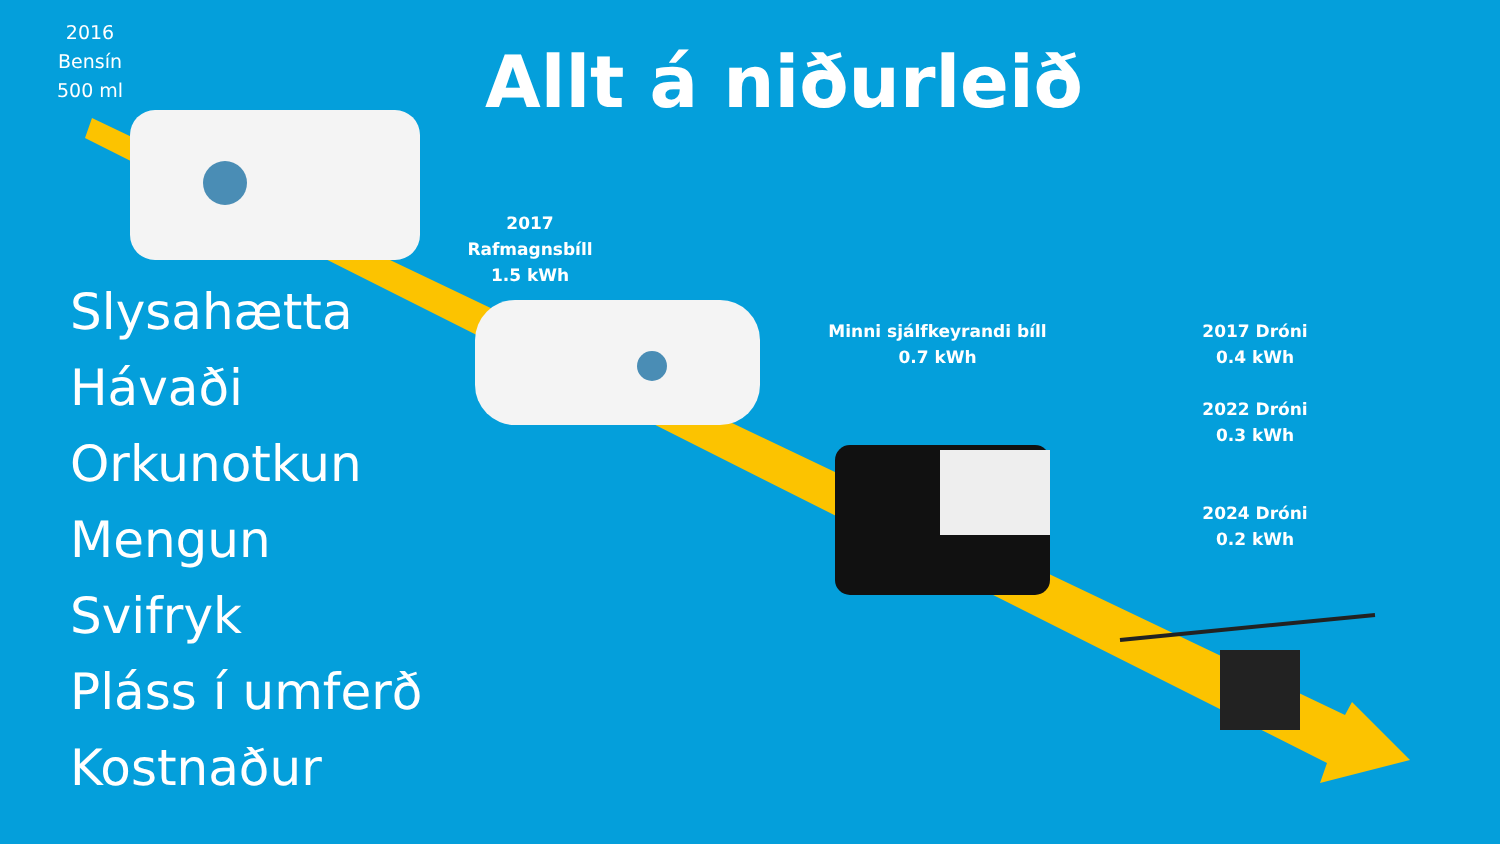2016
Bensín
500 ml
Allt á niðurleið
2017
Rafmagnsbíll
1.5 kWh
Minni sjálfkeyrandi bíll
0.7 kWh
2017 Dróni
0.4 kWh
2022 Dróni
0.3 kWh
2024 Dróni
0.2 kWh
Slysahætta
Hávaði
Orkunotkun
Mengun
Svifryk
Pláss í umferð
Kostnaður